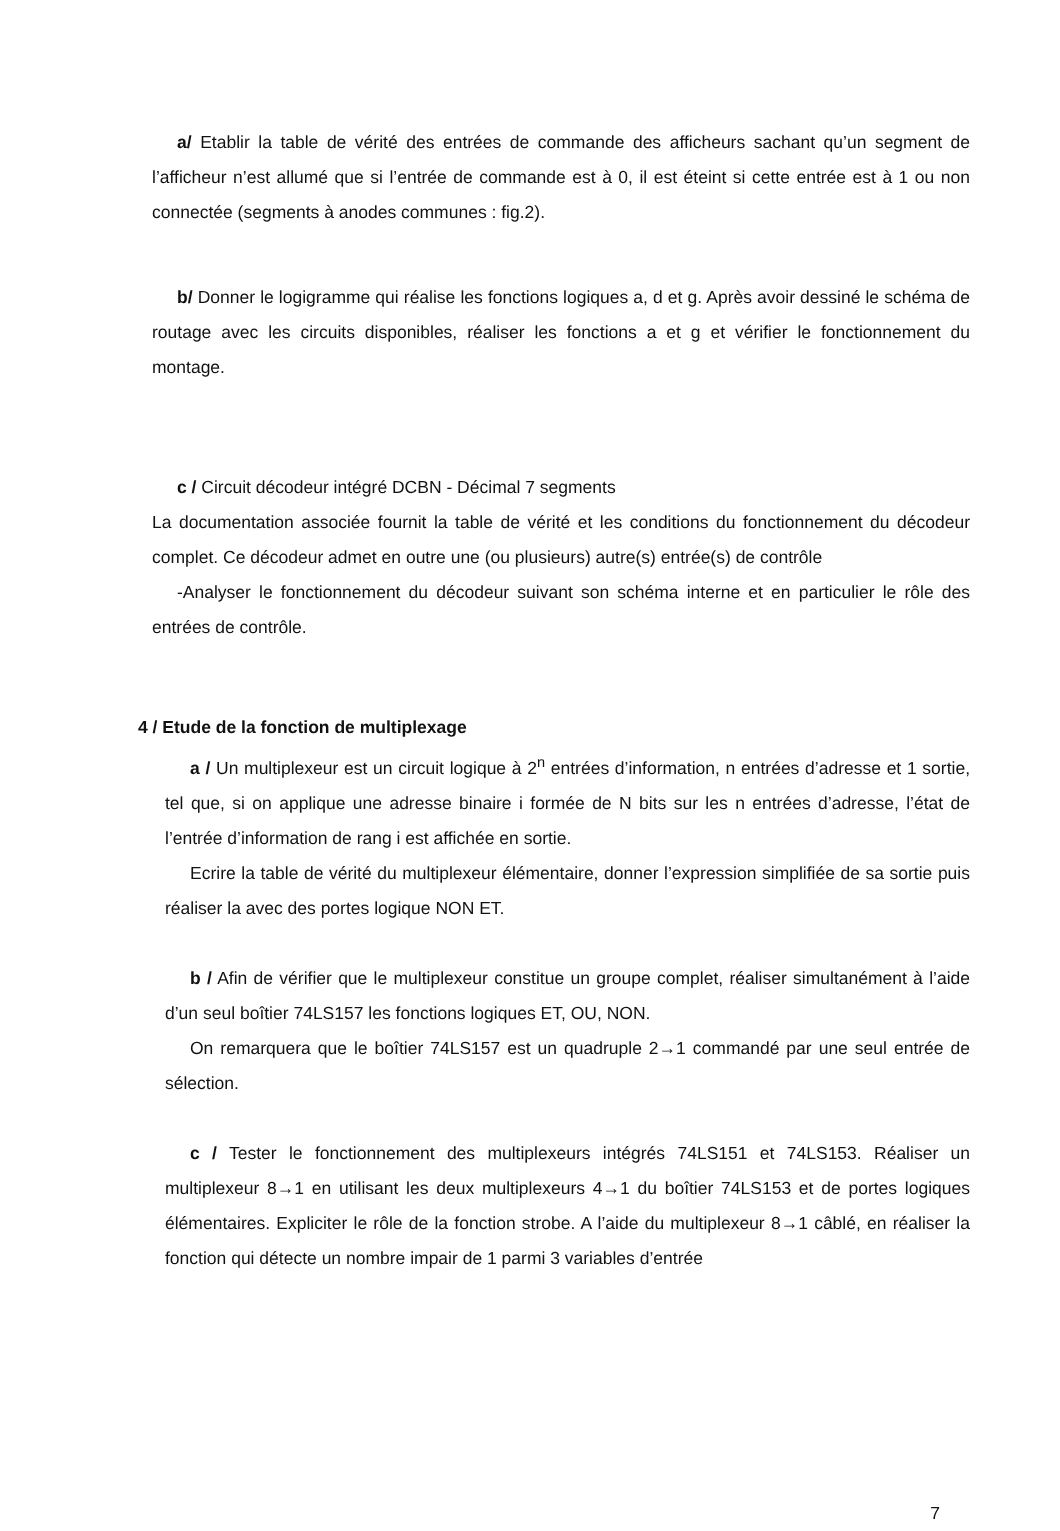a/ Etablir la table de vérité des entrées de commande des afficheurs sachant qu’un segment de l’afficheur n’est allumé que si l’entrée de commande est à 0, il est éteint si cette entrée est à 1 ou non connectée (segments à anodes communes : fig.2).
b/ Donner le logigramme qui réalise les fonctions logiques a, d et g. Après avoir dessiné le schéma de routage avec les circuits disponibles, réaliser les fonctions a et g et vérifier le fonctionnement du montage.
c / Circuit décodeur intégré DCBN - Décimal 7 segments
La documentation associée fournit la table de vérité et les conditions du fonctionnement du décodeur complet. Ce décodeur admet en outre une (ou plusieurs) autre(s) entrée(s) de contrôle
-Analyser le fonctionnement du décodeur suivant son schéma interne et en particulier le rôle des entrées de contrôle.
4 / Etude de la fonction de multiplexage
a / Un multiplexeur est un circuit logique à 2<sup>n</sup> entrées d’information, n entrées d’adresse et 1 sortie, tel que, si on applique une adresse binaire i formée de N bits sur les n entrées d’adresse, l’état de l’entrée d’information de rang i est affichée en sortie.
Ecrire la table de vérité du multiplexeur élémentaire, donner l’expression simplifiée de sa sortie puis réaliser la avec des portes logique NON ET.
b / Afin de vérifier que le multiplexeur constitue un groupe complet, réaliser simultanément à l’aide d’un seul boîtier 74LS157 les fonctions logiques ET, OU, NON.
On remarquera que le boîtier 74LS157 est un quadruple 2→1 commandé par une seul entrée de sélection.
c / Tester le fonctionnement des multiplexeurs intégrés 74LS151 et 74LS153. Réaliser un multiplexeur 8→1 en utilisant les deux multiplexeurs 4→1 du boîtier 74LS153 et de portes logiques élémentaires. Expliciter le rôle de la fonction strobe. A l’aide du multiplexeur 8→1 câblé, en réaliser la fonction qui détecte un nombre impair de 1 parmi 3 variables d’entrée
7